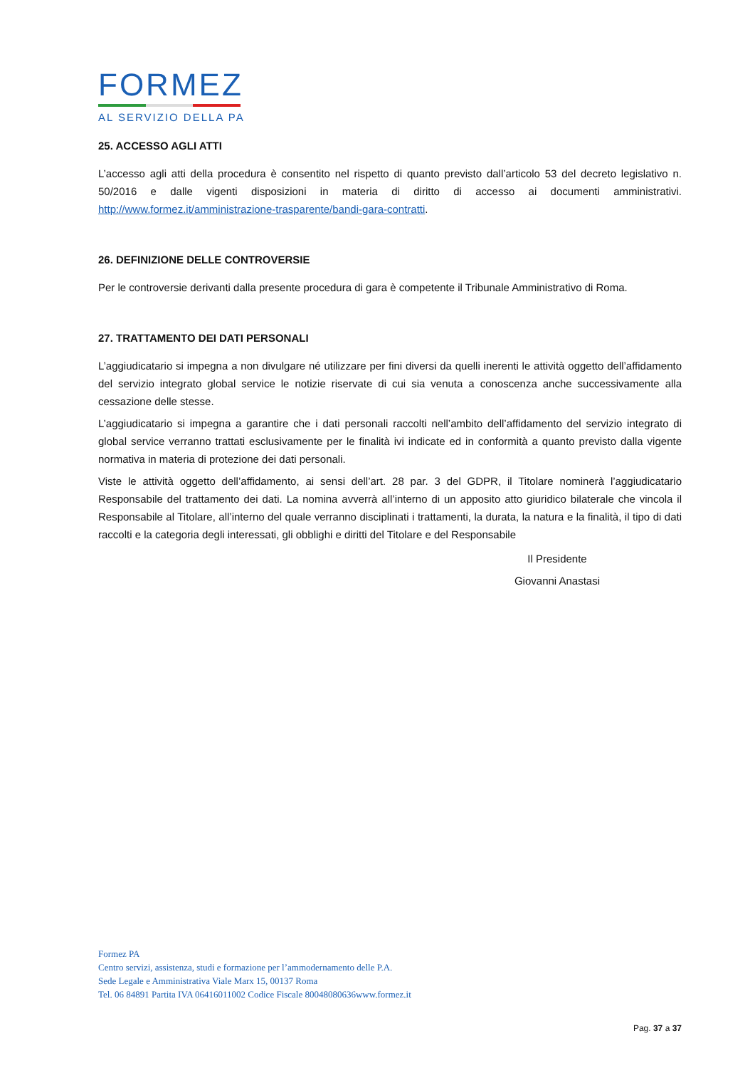FORMEZ
AL SERVIZIO DELLA PA
25. ACCESSO AGLI ATTI
L’accesso agli atti della procedura è consentito nel rispetto di quanto previsto dall’articolo 53 del decreto legislativo n. 50/2016 e dalle vigenti disposizioni in materia di diritto di accesso ai documenti amministrativi. http://www.formez.it/amministrazione-trasparente/bandi-gara-contratti.
26. DEFINIZIONE DELLE CONTROVERSIE
Per le controversie derivanti dalla presente procedura di gara è competente il Tribunale Amministrativo di Roma.
27. TRATTAMENTO DEI DATI PERSONALI
L’aggiudicatario si impegna a non divulgare né utilizzare per fini diversi da quelli inerenti le attività oggetto dell’affidamento del servizio integrato global service le notizie riservate di cui sia venuta a conoscenza anche successivamente alla cessazione delle stesse.
L’aggiudicatario si impegna a garantire che i dati personali raccolti nell’ambito dell’affidamento del servizio integrato di global service verranno trattati esclusivamente per le finalità ivi indicate ed in conformità a quanto previsto dalla vigente normativa in materia di protezione dei dati personali.
Viste le attività oggetto dell’affidamento, ai sensi dell’art. 28 par. 3 del GDPR, il Titolare nominerà l’aggiudicatario Responsabile del trattamento dei dati. La nomina avverrà all’interno di un apposito atto giuridico bilaterale che vincola il Responsabile al Titolare, all’interno del quale verranno disciplinati i trattamenti, la durata, la natura e la finalità, il tipo di dati raccolti e la categoria degli interessati, gli obblighi e diritti del Titolare e del Responsabile
Il Presidente
Giovanni Anastasi
Formez PA
Centro servizi, assistenza, studi e formazione per l’ammodernamento delle P.A.
Sede Legale e Amministrativa Viale Marx 15, 00137 Roma
Tel. 06 84891 Partita IVA 06416011002 Codice Fiscale 80048080636www.formez.it
Pag. 37 a 37